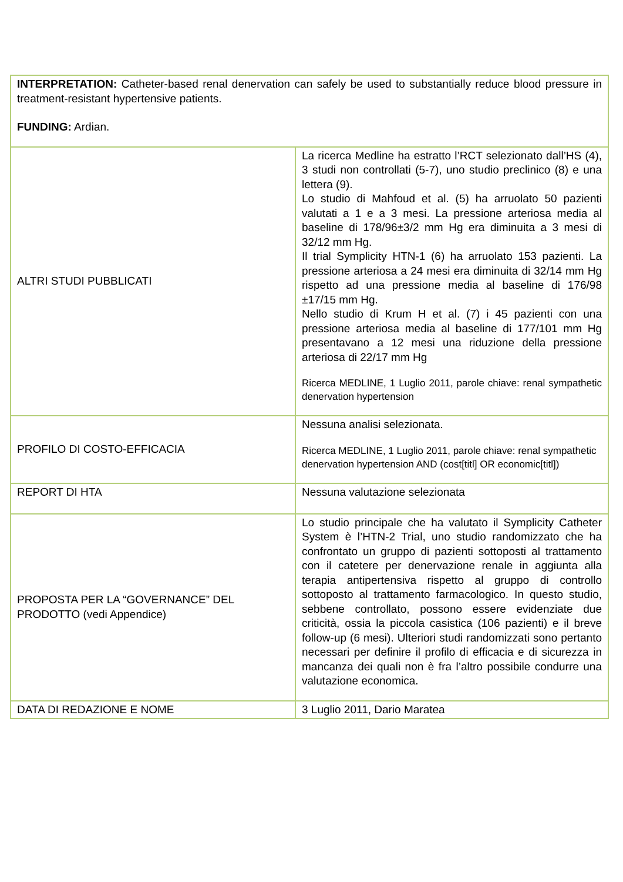| INTERPRETATION: Catheter-based renal denervation can safely be used to substantially reduce blood pressure in treatment-resistant hypertensive patients. FUNDING: Ardian. | |
| ALTRI STUDI PUBBLICATI | La ricerca Medline ha estratto l’RCT selezionato dall’HS (4), 3 studi non controllati (5-7), uno studio preclinico (8) e una lettera (9). Lo studio di Mahfoud et al. (5) ha arruolato 50 pazienti valutati a 1 e a 3 mesi. La pressione arteriosa media al baseline di 178/96±3/2 mm Hg era diminuita a 3 mesi di 32/12 mm Hg. Il trial Symplicity HTN-1 (6) ha arruolato 153 pazienti. La pressione arteriosa a 24 mesi era diminuita di 32/14 mm Hg rispetto ad una pressione media al baseline di 176/98 ±17/15 mm Hg. Nello studio di Krum H et al. (7) i 45 pazienti con una pressione arteriosa media al baseline di 177/101 mm Hg presentavano a 12 mesi una riduzione della pressione arteriosa di 22/17 mm Hg Ricerca MEDLINE, 1 Luglio 2011, parole chiave: renal sympathetic denervation hypertension |
| PROFILO DI COSTO-EFFICACIA | Nessuna analisi selezionata. Ricerca MEDLINE, 1 Luglio 2011, parole chiave: renal sympathetic denervation hypertension AND (cost[titl] OR economic[titl]) |
| REPORT DI HTA | Nessuna valutazione selezionata |
| PROPOSTA PER LA “GOVERNANCE” DEL PRODOTTO (vedi Appendice) | Lo studio principale che ha valutato il Symplicity Catheter System è l’HTN-2 Trial, uno studio randomizzato che ha confrontato un gruppo di pazienti sottoposti al trattamento con il catetere per denervazione renale in aggiunta alla terapia antipertensiva rispetto al gruppo di controllo sottoposto al trattamento farmacologico. In questo studio, sebbene controllato, possono essere evidenziate due criticità, ossia la piccola casistica (106 pazienti) e il breve follow-up (6 mesi). Ulteriori studi randomizzati sono pertanto necessari per definire il profilo di efficacia e di sicurezza in mancanza dei quali non è fra l’altro possibile condurre una valutazione economica. |
| DATA DI REDAZIONE E NOME | 3 Luglio 2011, Dario Maratea |